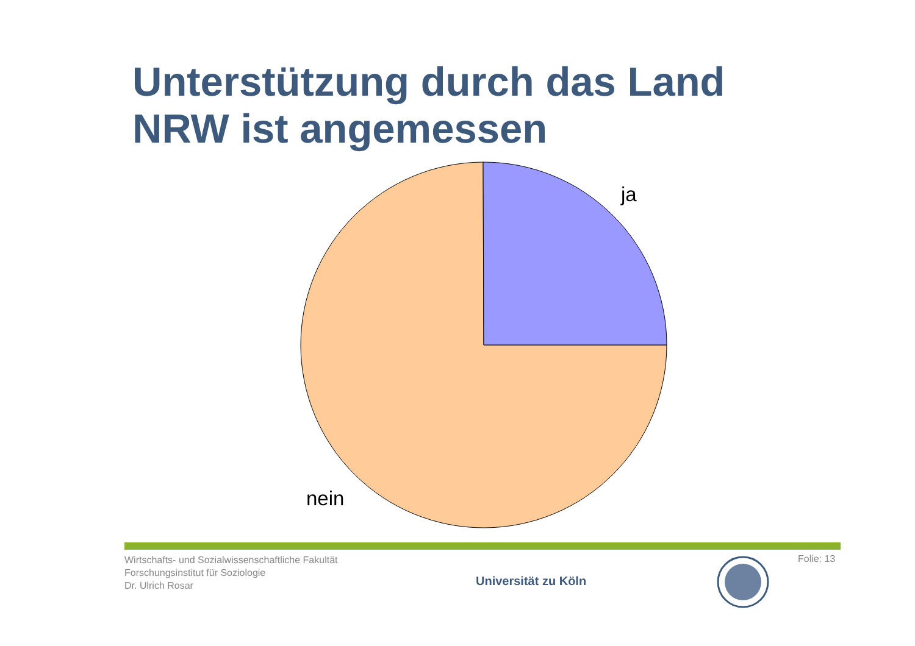Unterstützung durch das Land
NRW ist angemessen
ja
nein
Wirtschafts- und Sozialwissenschaftliche Fakultät
Forschungsinstitut für Soziologie
Dr. Ulrich Rosar
Universität zu Köln
Folie: 13